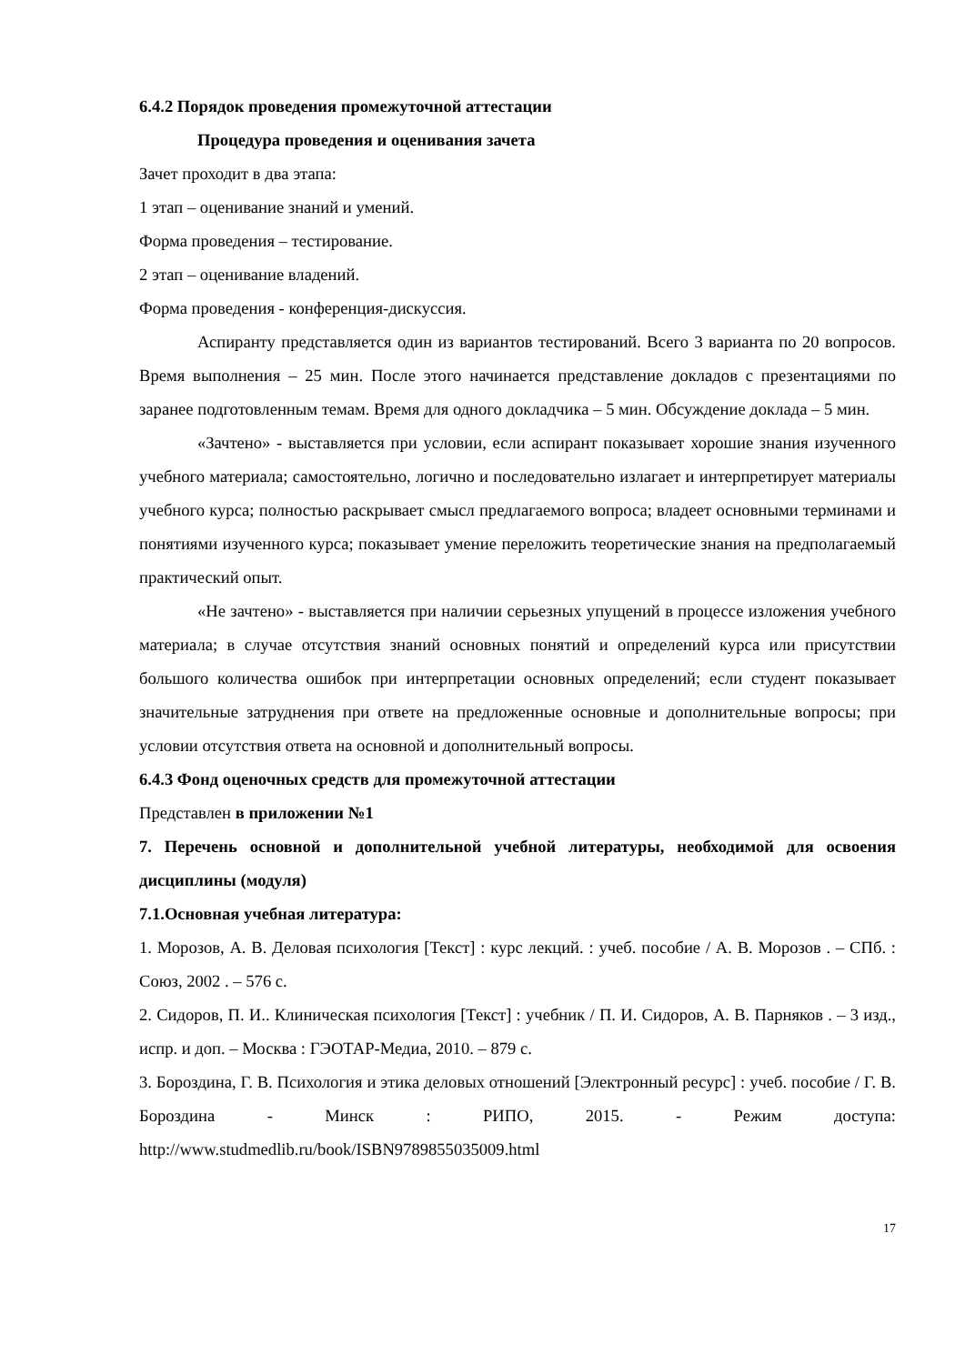6.4.2 Порядок проведения промежуточной аттестации
Процедура проведения и оценивания зачета
Зачет проходит в два этапа:
1 этап – оценивание знаний и умений.
Форма проведения – тестирование.
2 этап – оценивание владений.
Форма проведения - конференция-дискуссия.
Аспиранту представляется один из вариантов тестирований. Всего 3 варианта по 20 вопросов. Время выполнения – 25 мин. После этого начинается представление докладов с презентациями по заранее подготовленным темам. Время для одного докладчика – 5 мин. Обсуждение доклада – 5 мин.
«Зачтено» - выставляется при условии, если аспирант показывает хорошие знания изученного учебного материала; самостоятельно, логично и последовательно излагает и интерпретирует материалы учебного курса; полностью раскрывает смысл предлагаемого вопроса; владеет основными терминами и понятиями изученного курса; показывает умение переложить теоретические знания на предполагаемый практический опыт.
«Не зачтено» - выставляется при наличии серьезных упущений в процессе изложения учебного материала; в случае отсутствия знаний основных понятий и определений курса или присутствии большого количества ошибок при интерпретации основных определений; если студент показывает значительные затруднения при ответе на предложенные основные и дополнительные вопросы; при условии отсутствия ответа на основной и дополнительный вопросы.
6.4.3 Фонд оценочных средств для промежуточной аттестации
Представлен в приложении №1
7. Перечень основной и дополнительной учебной литературы, необходимой для освоения дисциплины (модуля)
7.1.Основная учебная литература:
1. Морозов, А. В. Деловая психология [Текст] : курс лекций. : учеб. пособие / А. В. Морозов . – СПб. : Союз, 2002 . – 576 с.
2. Сидоров, П. И.. Клиническая психология [Текст] : учебник / П. И. Сидоров, А. В. Парняков . – 3 изд., испр. и доп. – Москва : ГЭОТАР-Медиа, 2010. – 879 с.
3. Бороздина, Г. В. Психология и этика деловых отношений [Электронный ресурс] : учеб. пособие / Г. В. Бороздина - Минск : РИПО, 2015. - Режим доступа: http://www.studmedlib.ru/book/ISBN9789855035009.html
17